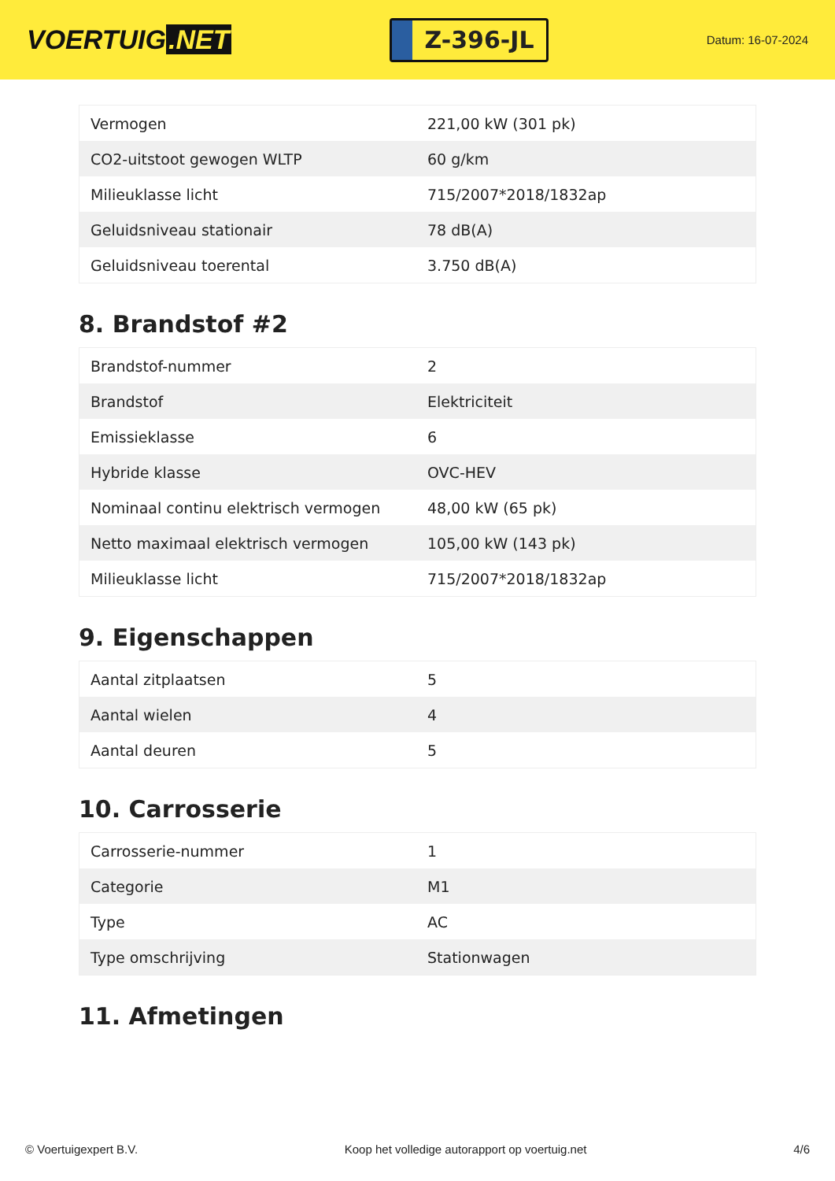VOERTUIG.NET
Z-396-JL
Datum: 16-07-2024
| Vermogen | 221,00 kW (301 pk) |
| CO2-uitstoot gewogen WLTP | 60 g/km |
| Milieuklasse licht | 715/2007*2018/1832ap |
| Geluidsniveau stationair | 78 dB(A) |
| Geluidsniveau toerental | 3.750 dB(A) |
8. Brandstof #2
| Brandstof-nummer | 2 |
| Brandstof | Elektriciteit |
| Emissieklasse | 6 |
| Hybride klasse | OVC-HEV |
| Nominaal continu elektrisch vermogen | 48,00 kW (65 pk) |
| Netto maximaal elektrisch vermogen | 105,00 kW (143 pk) |
| Milieuklasse licht | 715/2007*2018/1832ap |
9. Eigenschappen
| Aantal zitplaatsen | 5 |
| Aantal wielen | 4 |
| Aantal deuren | 5 |
10. Carrosserie
| Carrosserie-nummer | 1 |
| Categorie | M1 |
| Type | AC |
| Type omschrijving | Stationwagen |
11. Afmetingen
© Voertuigexpert B.V. Koop het volledige autorapport op voertuig.net 4/6